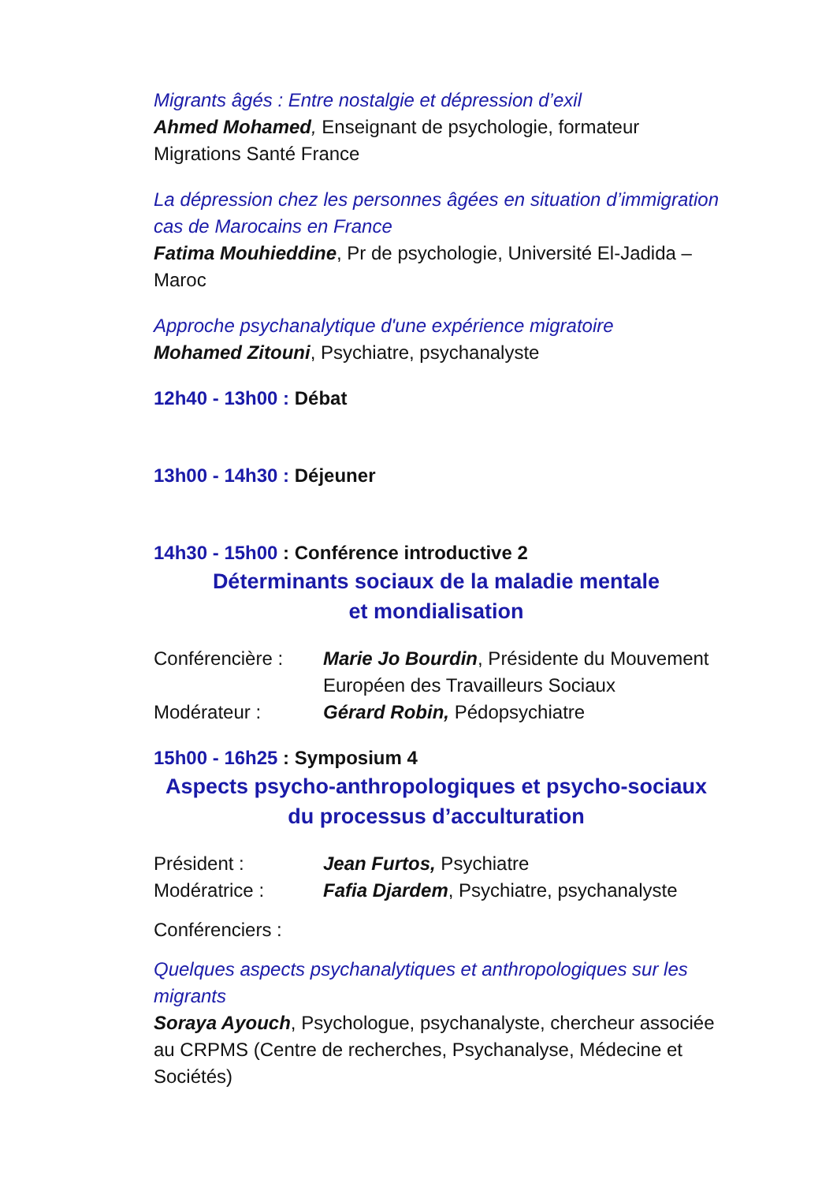Migrants âgés : Entre nostalgie et dépression d’exil
Ahmed Mohamed, Enseignant de psychologie, formateur Migrations Santé France
La dépression chez les personnes âgées en situation d’immigration cas de Marocains en France
Fatima Mouhieddine, Pr de psychologie, Université El-Jadida – Maroc
Approche psychanalytique d'une expérience migratoire
Mohamed Zitouni, Psychiatre, psychanalyste
12h40 - 13h00 : Débat
13h00 - 14h30 : Déjeuner
14h30 - 15h00 : Conférence introductive 2
Déterminants sociaux de la maladie mentale
et mondialisation
Conférencière :
Marie Jo Bourdin, Présidente du Mouvement Européen des Travailleurs Sociaux
Modérateur : Gérard Robin, Pédopsychiatre
15h00 - 16h25 : Symposium 4
Aspects psycho-anthropologiques et psycho-sociaux du processus d’acculturation
Président : Jean Furtos, Psychiatre
Modératrice : Fafia Djardem, Psychiatre, psychanalyste
Conférenciers :
Quelques aspects psychanalytiques et anthropologiques sur les migrants
Soraya Ayouch, Psychologue, psychanalyste, chercheur associée au CRPMS (Centre de recherches, Psychanalyse, Médecine et Sociétés)